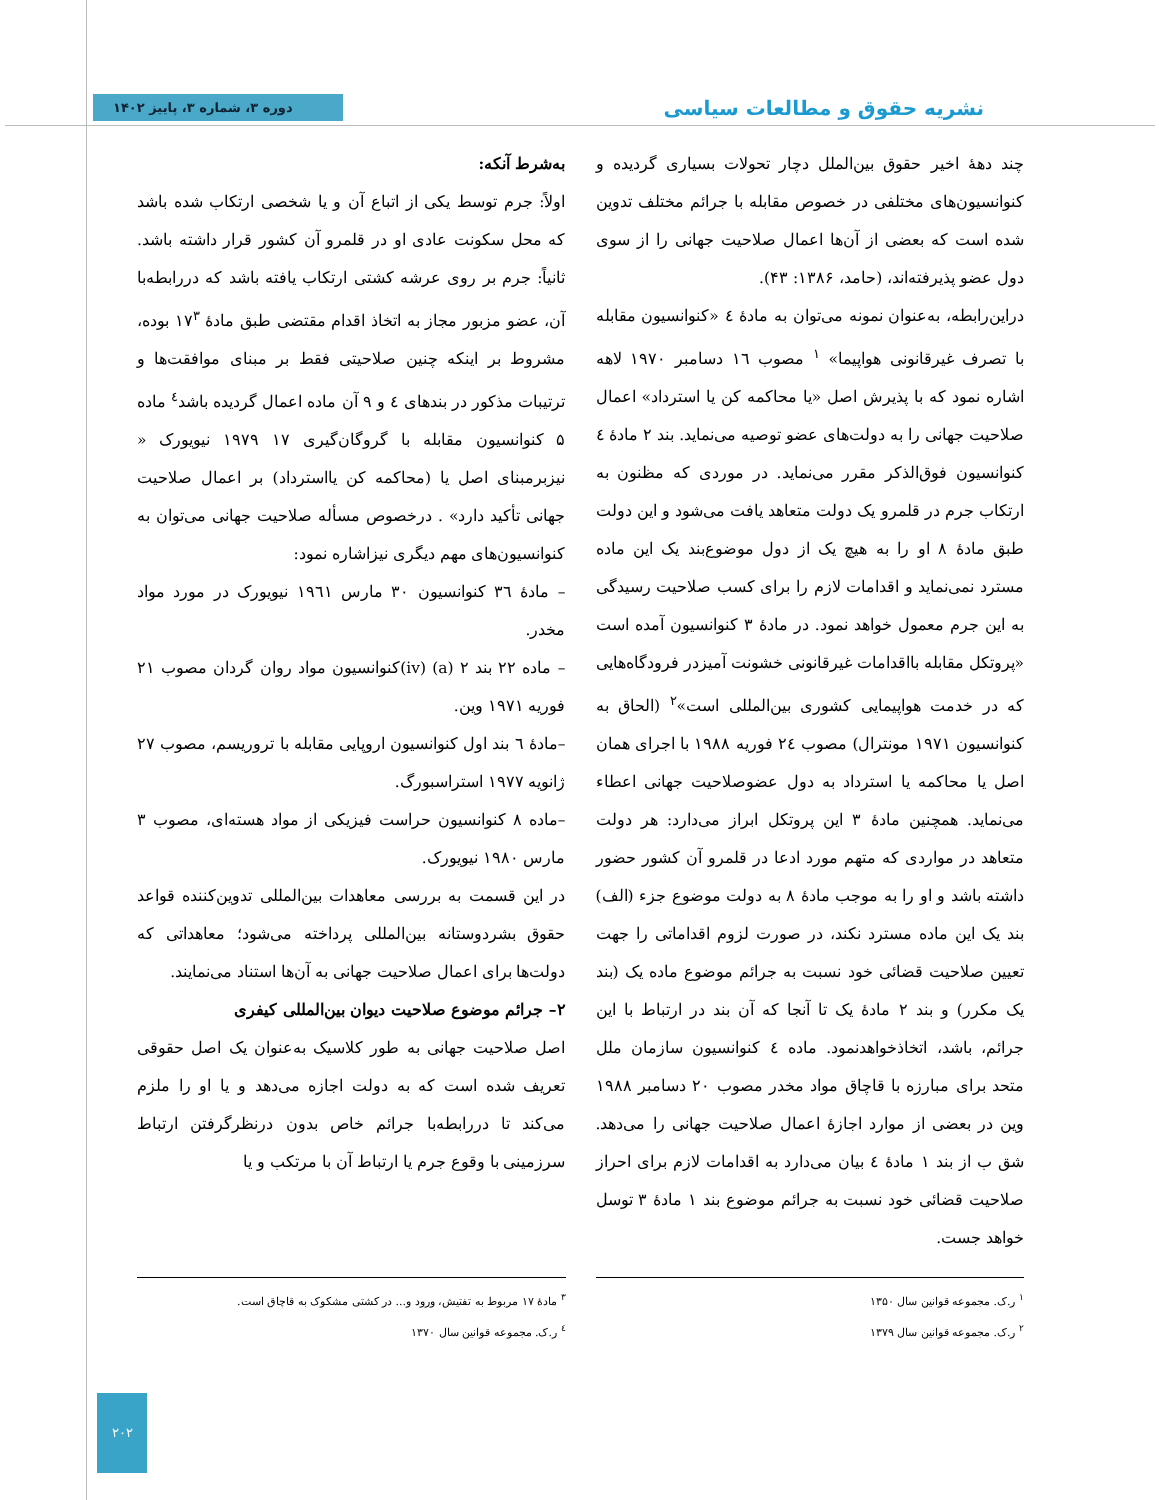نشریه حقوق و مطالعات سیاسی
دوره ۳، شماره ۳، پاییز ۱۴۰۲
چند دهۀ اخیر حقوق بین‌الملل دچار تحولات بسیاری گردیده و کنوانسیون‌های مختلفی در خصوص مقابله با جرائم مختلف تدوین شده است که بعضی از آن‌ها اعمال صلاحیت جهانی را از سوی دول عضو پذیرفته‌اند، (حامد، ۱۳۸۶: ۴۳).
دراین‌رابطه، به‌عنوان نمونه می‌توان به مادۀ ٤ «کنوانسیون مقابله با تصرف غیرقانونی هواپیما» <sup>۱</sup> مصوب ۱٦ دسامبر ۱۹۷۰ لاهه اشاره نمود که با پذیرش اصل «یا محاکمه کن یا استرداد» اعمال صلاحیت جهانی را به دولت‌های عضو توصیه می‌نماید. بند ۲ مادۀ ٤ کنوانسیون فوق‌الذکر مقرر می‌نماید. در موردی که مظنون به ارتکاب جرم در قلمرو یک دولت متعاهد یافت می‌شود و این دولت طبق مادۀ ۸ او را به هیچ یک از دول موضوع‌بند یک این ماده مسترد نمی‌نماید و اقدامات لازم را برای کسب صلاحیت رسیدگی به این جرم معمول خواهد نمود. در مادۀ ۳ کنوانسیون آمده است «پروتکل مقابله بااقدامات غیرقانونی خشونت آمیزدر فرودگاه‌هایی که در خدمت هواپیمایی کشوری بین‌المللی است»<sup>۲</sup> (الحاق به کنوانسیون ۱۹۷۱ مونترال) مصوب ۲٤ فوریه ۱۹۸۸ با اجرای همان اصل یا محاکمه یا استرداد به دول عضوصلاحیت جهانی اعطاء می‌نماید. همچنین مادۀ ۳ این پروتکل ابراز می‌دارد: هر دولت متعاهد در مواردی که متهم مورد ادعا در قلمرو آن کشور حضور داشته باشد و او را به موجب مادۀ ۸ به دولت موضوع جزء (الف) بند یک این ماده مسترد نکند، در صورت لزوم اقداماتی را جهت تعیین صلاحیت قضائی خود نسبت به جرائم موضوع ماده یک (بند یک مکرر) و بند ۲ مادۀ یک تا آنجا که آن بند در ارتباط با این جرائم، باشد، اتخاذخواهدنمود. ماده ٤ کنوانسیون سازمان ملل متحد برای مبارزه با قاچاق مواد مخدر مصوب ۲۰ دسامبر ۱۹۸۸ وین در بعضی از موارد اجازۀ اعمال صلاحیت جهانی را می‌دهد. شق ب از بند ۱ مادۀ ٤ بیان می‌دارد به اقدامات لازم برای احراز صلاحیت قضائی خود نسبت به جرائم موضوع بند ۱ مادۀ ۳ توسل خواهد جست.
به‌شرط آنکه:
اولاً: جرم توسط یکی از اتباع آن و یا شخصی ارتکاب شده باشد که محل سکونت عادی او در قلمرو آن کشور قرار داشته باشد. ثانیاً: جرم بر روی عرشه کشتی ارتکاب یافته باشد که دررابطه‌با آن، عضو مزبور مجاز به اتخاذ اقدام مقتضی طبق مادۀ ۱۷<sup>۳</sup> بوده، مشروط بر اینکه چنین صلاحیتی فقط بر مبنای موافقت‌ها و ترتیبات مذکور در بندهای ٤ و ۹ آن ماده اعمال گردیده باشد<sup>٤</sup> ماده ۵ کنوانسیون مقابله با گروگان‌گیری ۱۷ ۱۹۷۹ نیویورک « نیزبرمبنای اصل یا (محاکمه کن یااسترداد) بر اعمال صلاحیت جهانی تأکید دارد» . درخصوص مسأله صلاحیت جهانی می‌توان به کنوانسیون‌های مهم دیگری نیزاشاره نمود:
– مادۀ ۳٦ کنوانسیون ۳۰ مارس ۱۹٦۱ نیویورک در مورد مواد مخدر.
– ماده ۲۲ بند ۲ (a) (iv)کنوانسیون مواد روان گردان مصوب ۲۱ فوریه ۱۹۷۱ وین.
–مادۀ ٦ بند اول کنوانسیون اروپایی مقابله با تروریسم، مصوب ۲۷ ژانویه ۱۹۷۷ استراسبورگ.
–ماده ۸ کنوانسیون حراست فیزیکی از مواد هسته‌ای، مصوب ۳ مارس ۱۹۸۰ نیویورک.
در این قسمت به بررسی معاهدات بین‌المللی تدوین‌کننده قواعد حقوق بشردوستانه بین‌المللی پرداخته می‌شود؛ معاهداتی که دولت‌ها برای اعمال صلاحیت جهانی به آن‌ها استناد می‌نمایند.
۲– جرائم موضوع صلاحیت دیوان بین‌المللی کیفری
اصل صلاحیت جهانی به طور کلاسیک به‌عنوان یک اصل حقوقی تعریف شده است که به دولت اجازه می‌دهد و یا او را ملزم می‌کند تا دررابطه‌با جرائم خاص بدون درنظرگرفتن ارتباط سرزمینی با وقوع جرم یا ارتباط آن با مرتکب و یا
<sup>۱</sup> ر.ک. مجموعه قوانین سال ۱۳۵۰
<sup>۲</sup> ر.ک. مجموعه قوانین سال ۱۳۷۹
<sup>۳</sup> مادۀ ۱۷ مربوط به تفتیش، ورود و... در کشتی مشکوک به قاچاق است.
<sup>٤</sup> ر.ک. مجموعه قوانین سال ۱۳۷۰
۲۰۲